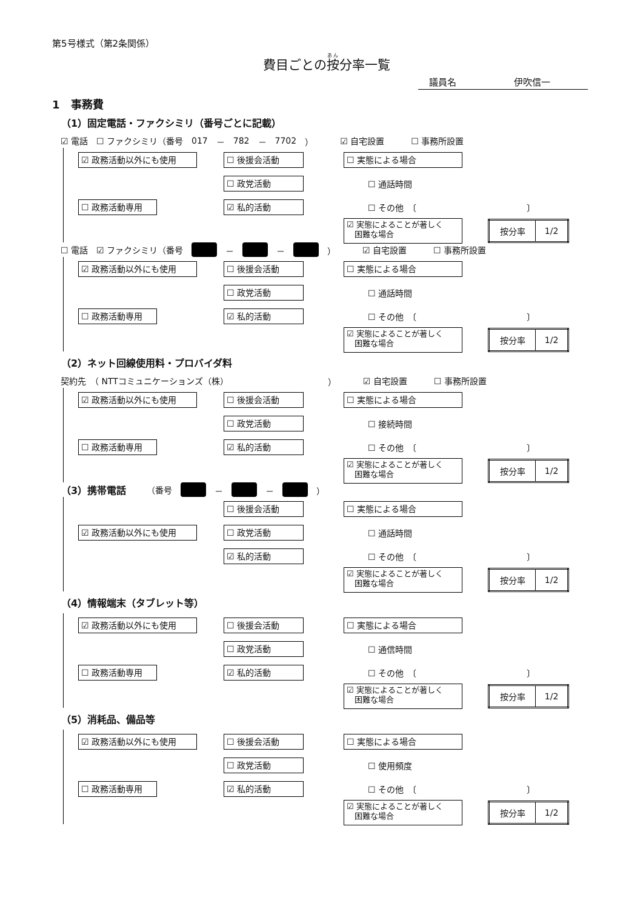第5号様式（第2条関係）
費目ごとの按分率一覧
議員名 伊吹信一
1　事務費
（1）固定電話・ファクシミリ（番号ごとに記載）
☑ 電話 ☐ ファクシミリ（番号 017 － 782 － 7702 ） ☑ 自宅設置 ☐ 事務所設置
☑ 政務活動以外にも使用
☐ 後援会活動
☐ 実態による場合
☐ 政党活動
☐ 通話時間
☐ 政務活動専用
☑ 私的活動
☐ その他　〔　　　　　　　　　　　　　〕
☑ 実態によることが著しく
　困難な場合
| 按分率 | 1/2 |
☐ 電話 ☑ ファクシミリ（番号 － － ） ☑ 自宅設置 ☐ 事務所設置
☑ 政務活動以外にも使用
☐ 後援会活動
☐ 実態による場合
☐ 政党活動
☐ 通話時間
☐ 政務活動専用
☑ 私的活動
☐ その他　〔　　　　　　　　　　　　　〕
☑ 実態によることが著しく
　困難な場合
| 按分率 | 1/2 |
（2）ネット回線使用料・プロバイダ料
契約先　（ NTTコミュニケーションズ（株） ） ☑ 自宅設置 ☐ 事務所設置
☑ 政務活動以外にも使用
☐ 後援会活動
☐ 実態による場合
☐ 政党活動
☐ 接続時間
☐ 政務活動専用
☑ 私的活動
☐ その他　〔　　　　　　　　　　　　　〕
☑ 実態によることが著しく
　困難な場合
| 按分率 | 1/2 |
（3）携帯電話 （番号 － － ）
☐ 後援会活動
☐ 実態による場合
☑ 政務活動以外にも使用
☐ 政党活動
☐ 通話時間
☑ 私的活動
☐ その他　〔　　　　　　　　　　　　　〕
☑ 実態によることが著しく
　困難な場合
| 按分率 | 1/2 |
（4）情報端末（タブレット等）
☑ 政務活動以外にも使用
☐ 後援会活動
☐ 実態による場合
☐ 政党活動
☐ 通信時間
☐ 政務活動専用
☑ 私的活動
☐ その他　〔　　　　　　　　　　　　　〕
☑ 実態によることが著しく
　困難な場合
| 按分率 | 1/2 |
（5）消耗品、備品等
☑ 政務活動以外にも使用
☐ 後援会活動
☐ 実態による場合
☐ 政党活動
☐ 使用頻度
☐ 政務活動専用
☑ 私的活動
☐ その他　〔　　　　　　　　　　　　　〕
☑ 実態によることが著しく
　困難な場合
| 按分率 | 1/2 |